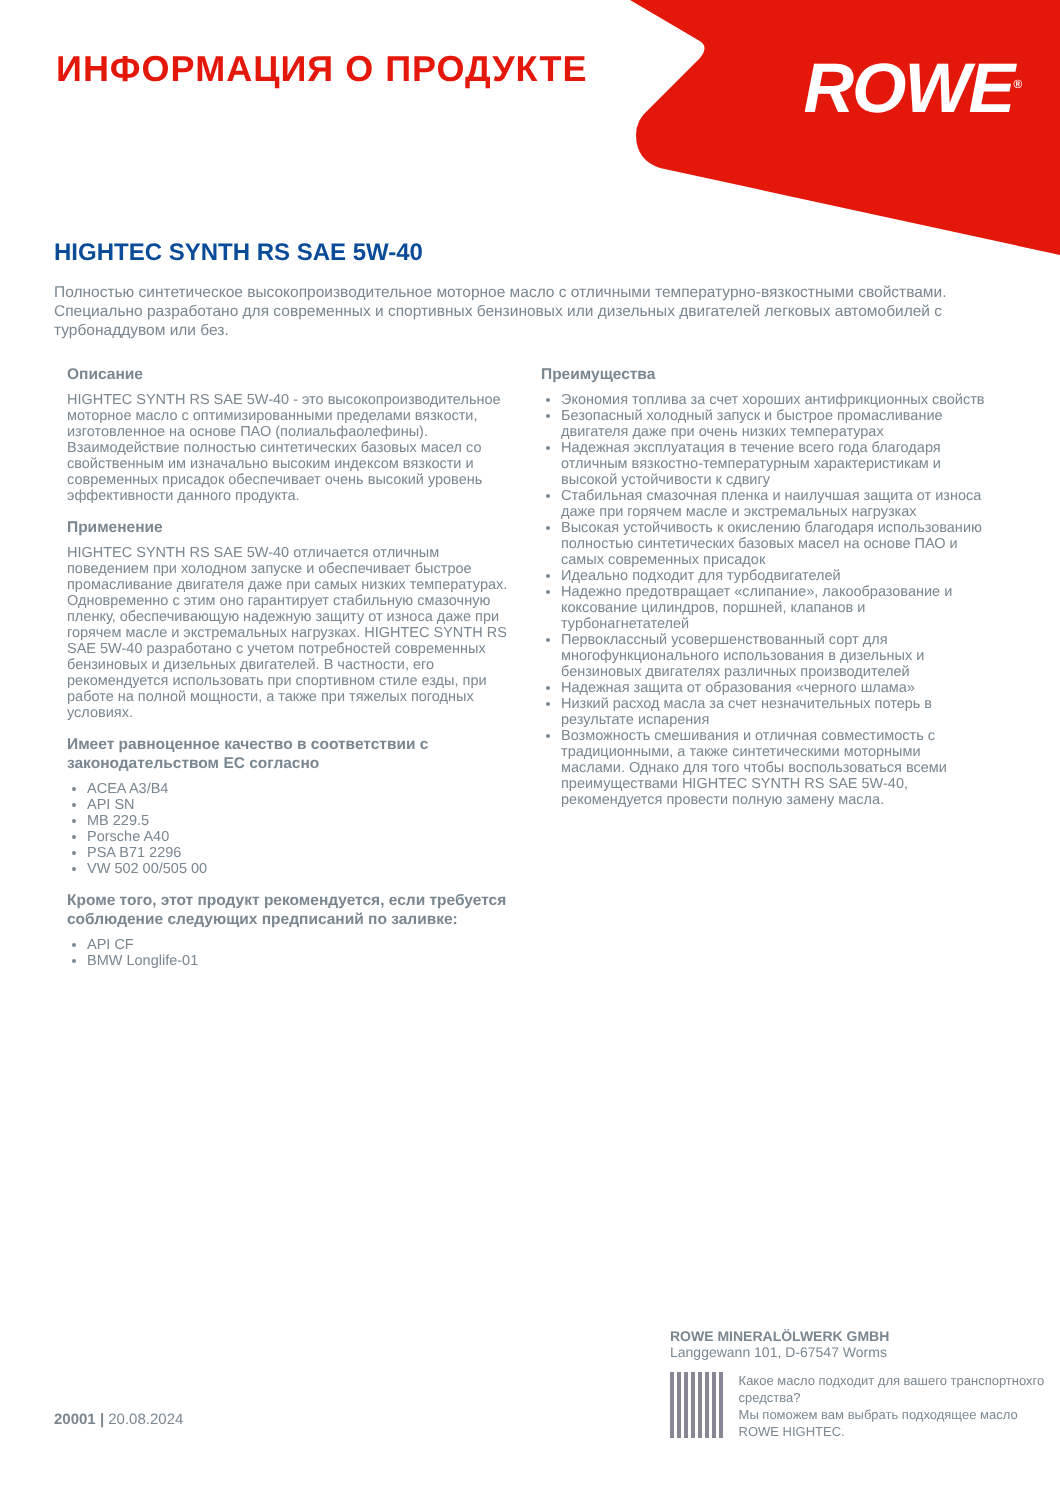ROWE<sup>®</sup> ИНФОРМАЦИЯ О ПРОДУКТЕ
HIGHTEC SYNTH RS SAE 5W-40
Полностью синтетическое высокопроизводительное моторное масло с отличными температурно-вязкостными свойствами. Специально разработано для современных и спортивных бензиновых или дизельных двигателей легковых автомобилей с турбонаддувом или без.
Описание
HIGHTEC SYNTH RS SAE 5W-40 - это высокопроизводительное моторное масло с оптимизированными пределами вязкости, изготовленное на основе ПАО (полиальфаолефины). Взаимодействие полностью синтетических базовых масел со свойственным им изначально высоким индексом вязкости и современных присадок обеспечивает очень высокий уровень эффективности данного продукта.
Применение
HIGHTEC SYNTH RS SAE 5W-40 отличается отличным поведением при холодном запуске и обеспечивает быстрое промасливание двигателя даже при самых низких температурах. Одновременно с этим оно гарантирует стабильную смазочную пленку, обеспечивающую надежную защиту от износа даже при горячем масле и экстремальных нагрузках. HIGHTEC SYNTH RS SAE 5W-40 разработано с учетом потребностей современных бензиновых и дизельных двигателей. В частности, его рекомендуется использовать при спортивном стиле езды, при работе на полной мощности, а также при тяжелых погодных условиях.
Имеет равноценное качество в соответствии с законодательством ЕС согласно
ACEA A3/B4
API SN
MB 229.5
Porsche A40
PSA B71 2296
VW 502 00/505 00
Кроме того, этот продукт рекомендуется, если требуется соблюдение следующих предписаний по заливке:
API CF
BMW Longlife-01
Преимущества
Экономия топлива за счет хороших антифрикционных свойств
Безопасный холодный запуск и быстрое промасливание двигателя даже при очень низких температурах
Надежная эксплуатация в течение всего года благодаря отличным вязкостно-температурным характеристикам и высокой устойчивости к сдвигу
Стабильная смазочная пленка и наилучшая защита от износа даже при горячем масле и экстремальных нагрузках
Высокая устойчивость к окислению благодаря использованию полностью синтетических базовых масел на основе ПАО и самых современных присадок
Идеально подходит для турбодвигателей
Надежно предотвращает «слипание», лакообразование и коксование цилиндров, поршней, клапанов и турбонагнетателей
Первоклассный усовершенствованный сорт для многофункционального использования в дизельных и бензиновых двигателях различных производителей
Надежная защита от образования «черного шлама»
Низкий расход масла за счет незначительных потерь в результате испарения
Возможность смешивания и отличная совместимость с традиционными, а также синтетическими моторными маслами. Однако для того чтобы воспользоваться всеми преимуществами HIGHTEC SYNTH RS SAE 5W-40, рекомендуется провести полную замену масла.
20001 | 20.08.2024
ROWE MINERALÖLWERK GMBH
Langgewann 101, D-67547 Worms
Какое масло подходит для вашего транспортнохго средства?
Мы поможем вам выбрать подходящее масло ROWE HIGHTEC.